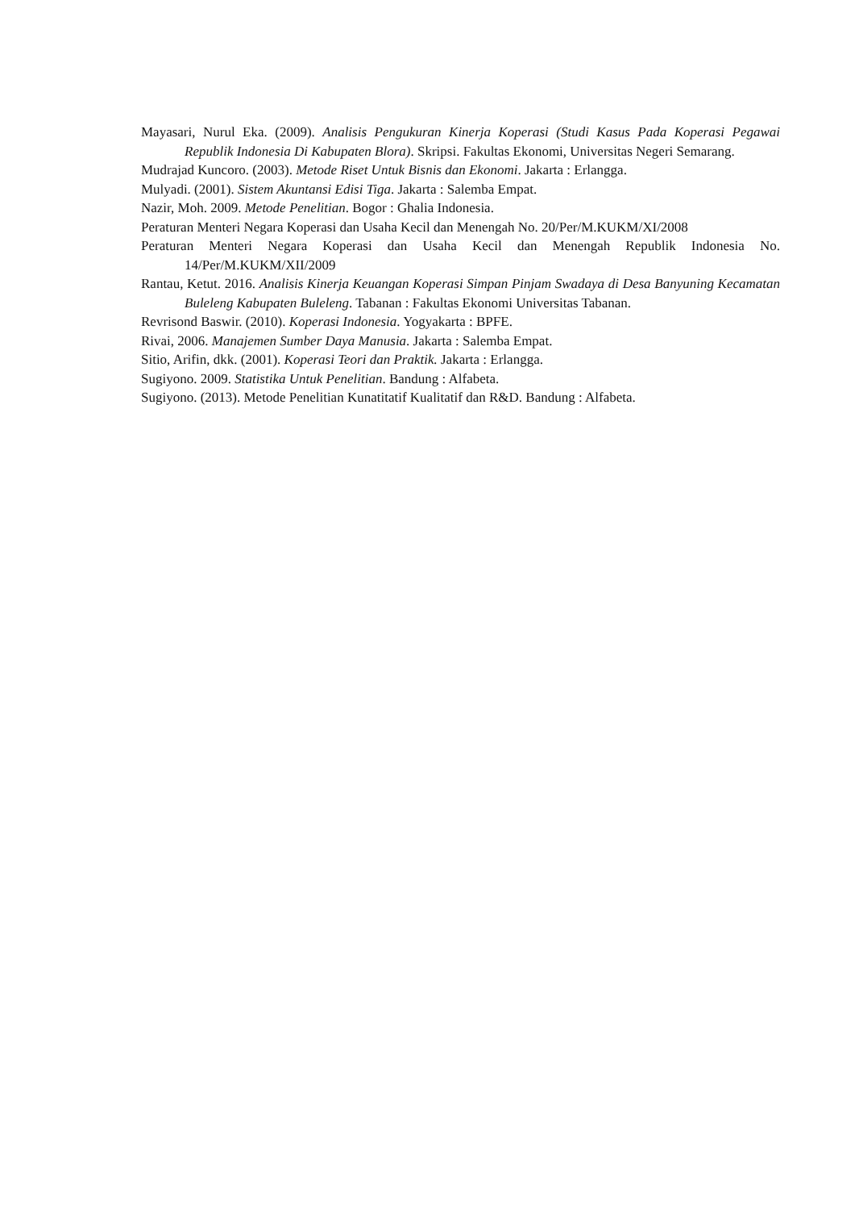Mayasari, Nurul Eka. (2009). Analisis Pengukuran Kinerja Koperasi (Studi Kasus Pada Koperasi Pegawai Republik Indonesia Di Kabupaten Blora). Skripsi. Fakultas Ekonomi, Universitas Negeri Semarang.
Mudrajad Kuncoro. (2003). Metode Riset Untuk Bisnis dan Ekonomi. Jakarta : Erlangga.
Mulyadi. (2001). Sistem Akuntansi Edisi Tiga. Jakarta : Salemba Empat.
Nazir, Moh. 2009. Metode Penelitian. Bogor : Ghalia Indonesia.
Peraturan Menteri Negara Koperasi dan Usaha Kecil dan Menengah No. 20/Per/M.KUKM/XI/2008
Peraturan Menteri Negara Koperasi dan Usaha Kecil dan Menengah Republik Indonesia No. 14/Per/M.KUKM/XII/2009
Rantau, Ketut. 2016. Analisis Kinerja Keuangan Koperasi Simpan Pinjam Swadaya di Desa Banyuning Kecamatan Buleleng Kabupaten Buleleng. Tabanan : Fakultas Ekonomi Universitas Tabanan.
Revrisond Baswir. (2010). Koperasi Indonesia. Yogyakarta : BPFE.
Rivai, 2006. Manajemen Sumber Daya Manusia. Jakarta : Salemba Empat.
Sitio, Arifin, dkk. (2001). Koperasi Teori dan Praktik. Jakarta : Erlangga.
Sugiyono. 2009. Statistika Untuk Penelitian. Bandung : Alfabeta.
Sugiyono. (2013). Metode Penelitian Kunatitatif Kualitatif dan R&D. Bandung : Alfabeta.